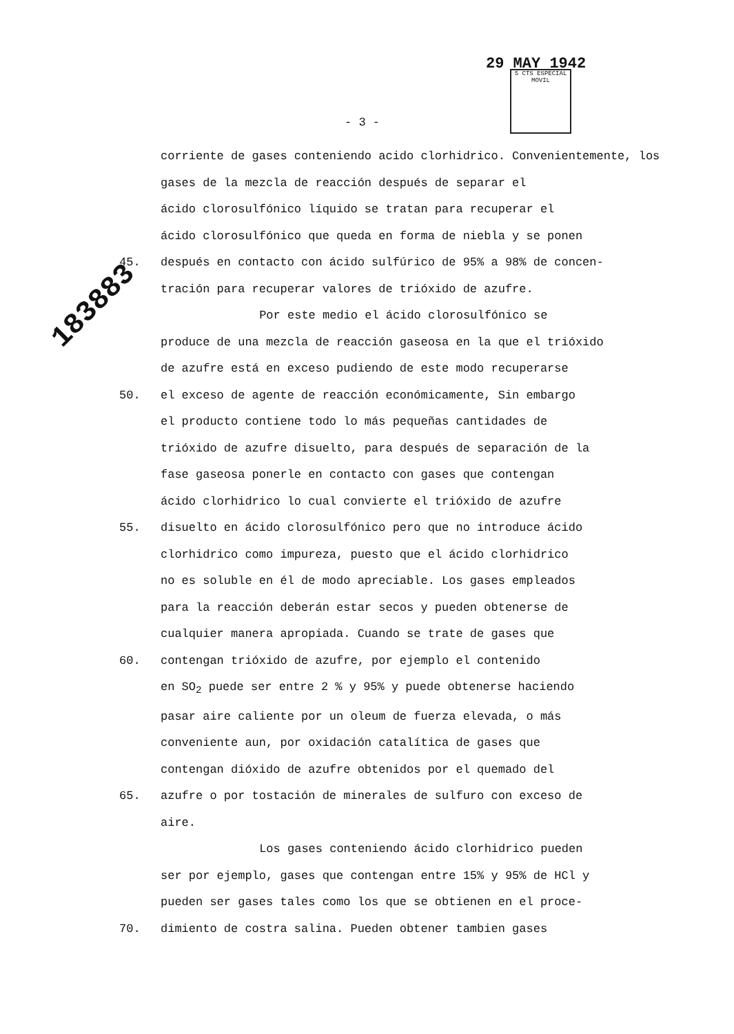29 MAY 1942
5 CTS ESPECIAL MOVIL
- 3 -
183883
corriente de gases conteniendo acido clorhidrico. Convenientemente, los gases de la mezcla de reacción después de separar el
ácido clorosulfónico líquido se tratan para recuperar el
ácido clorosulfónico que queda en forma de niebla y se ponen
45. después en contacto con ácido sulfúrico de 95% a 98% de concen-
tración para recuperar valores de trióxido de azufre.
Por este medio el ácido clorosulfónico se
produce de una mezcla de reacción gaseosa en la que el trióxido
de azufre está en exceso pudiendo de este modo recuperarse
50. el exceso de agente de reacción económicamente, Sin embargo
el producto contiene todo lo más pequeñas cantidades de
trióxido de azufre disuelto, para después de separación de la
fase gaseosa ponerle en contacto con gases que contengan
ácido clorhidrico lo cual convierte el trióxido de azufre
55. disuelto en ácido clorosulfónico pero que no introduce ácido
clorhidrico como impureza, puesto que el ácido clorhidrico
no es soluble en él de modo apreciable. Los gases empleados
para la reacción deberán estar secos y pueden obtenerse de
cualquier manera apropiada. Cuando se trate de gases que
60. contengan trióxido de azufre, por ejemplo el contenido
en SO<sub>2</sub> puede ser entre 2 % y 95% y puede obtenerse haciendo
pasar aire caliente por un oleum de fuerza elevada, o más
conveniente aun, por oxidación catalítica de gases que
contengan dióxido de azufre obtenidos por el quemado del
65. azufre o por tostación de minerales de sulfuro con exceso de
aire.
Los gases conteniendo ácido clorhidrico pueden
ser por ejemplo, gases que contengan entre 15% y 95% de HCl y
pueden ser gases tales como los que se obtienen en el proce-
70. dimiento de costra salina. Pueden obtener tambien gases